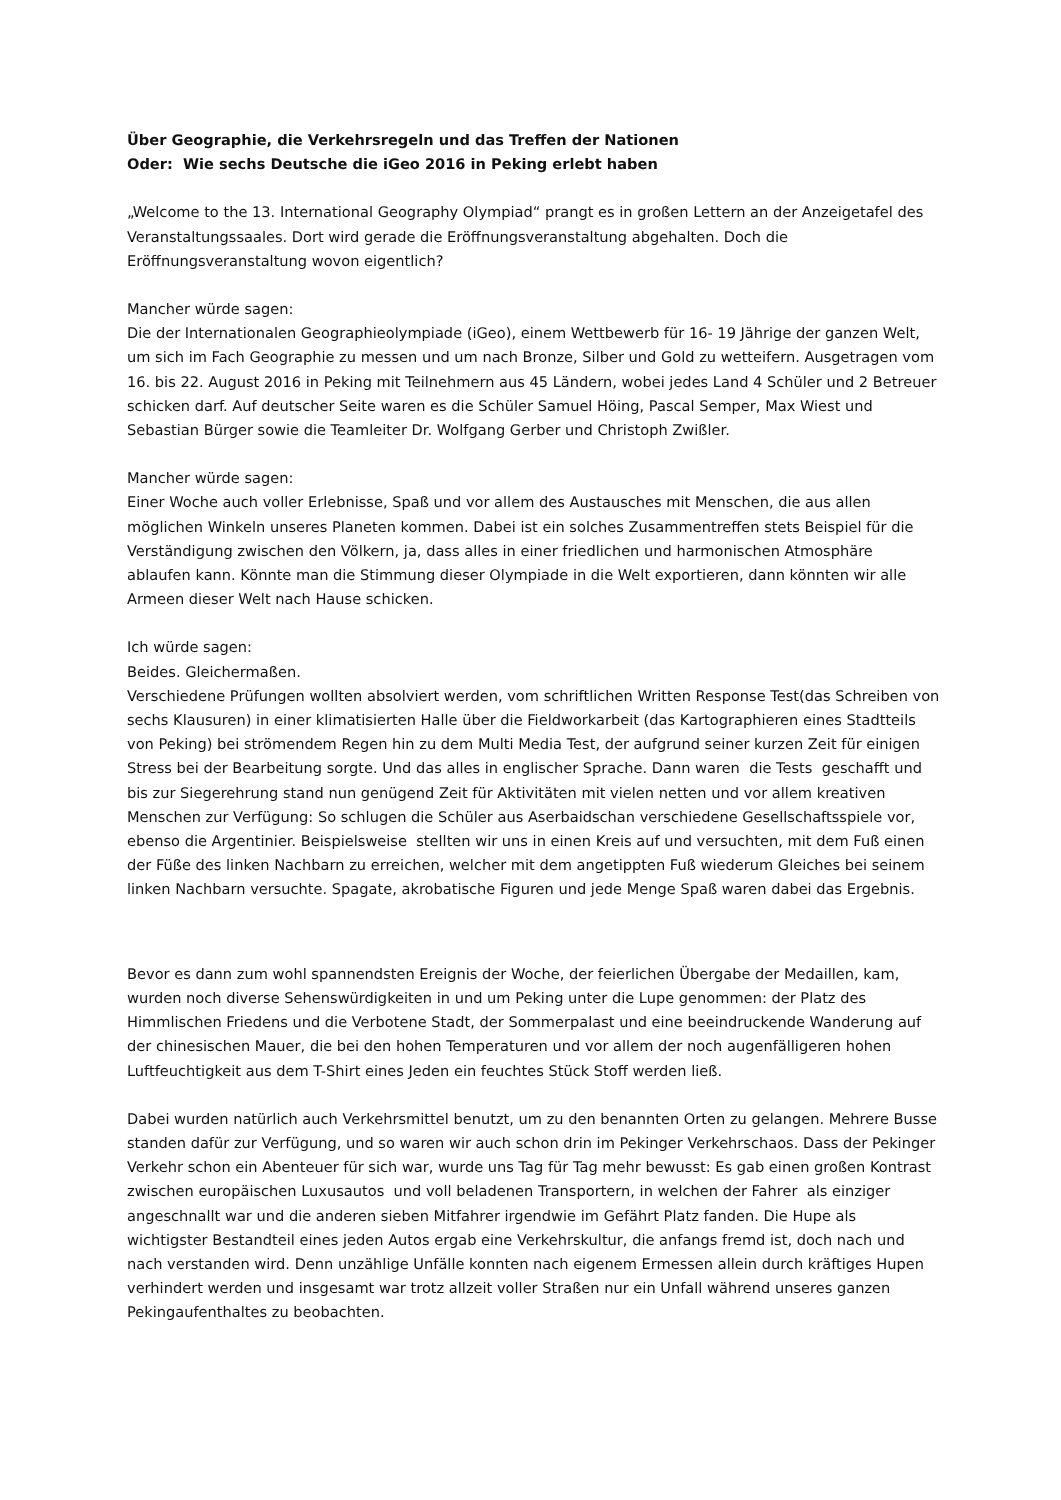Über Geographie, die Verkehrsregeln und das Treffen der Nationen
Oder: Wie sechs Deutsche die iGeo 2016 in Peking erlebt haben
„Welcome to the 13. International Geography Olympiad“ prangt es in großen Lettern an der Anzeigetafel des Veranstaltungssaales. Dort wird gerade die Eröffnungsveranstaltung abgehalten. Doch die Eröffnungsveranstaltung wovon eigentlich?
Mancher würde sagen:
Die der Internationalen Geographieolympiade (iGeo), einem Wettbewerb für 16- 19 Jährige der ganzen Welt, um sich im Fach Geographie zu messen und um nach Bronze, Silber und Gold zu wetteifern. Ausgetragen vom 16. bis 22. August 2016 in Peking mit Teilnehmern aus 45 Ländern, wobei jedes Land 4 Schüler und 2 Betreuer schicken darf. Auf deutscher Seite waren es die Schüler Samuel Höing, Pascal Semper, Max Wiest und Sebastian Bürger sowie die Teamleiter Dr. Wolfgang Gerber und Christoph Zwißler.
Mancher würde sagen:
Einer Woche auch voller Erlebnisse, Spaß und vor allem des Austausches mit Menschen, die aus allen möglichen Winkeln unseres Planeten kommen. Dabei ist ein solches Zusammentreffen stets Beispiel für die Verständigung zwischen den Völkern, ja, dass alles in einer friedlichen und harmonischen Atmosphäre ablaufen kann. Könnte man die Stimmung dieser Olympiade in die Welt exportieren, dann könnten wir alle Armeen dieser Welt nach Hause schicken.
Ich würde sagen:
Beides. Gleichermaßen.
Verschiedene Prüfungen wollten absolviert werden, vom schriftlichen Written Response Test(das Schreiben von sechs Klausuren) in einer klimatisierten Halle über die Fieldworkarbeit (das Kartographieren eines Stadtteils von Peking) bei strömendem Regen hin zu dem Multi Media Test, der aufgrund seiner kurzen Zeit für einigen Stress bei der Bearbeitung sorgte. Und das alles in englischer Sprache. Dann waren die Tests geschafft und bis zur Siegerehrung stand nun genügend Zeit für Aktivitäten mit vielen netten und vor allem kreativen Menschen zur Verfügung: So schlugen die Schüler aus Aserbaidschan verschiedene Gesellschaftsspiele vor, ebenso die Argentinier. Beispielsweise stellten wir uns in einen Kreis auf und versuchten, mit dem Fuß einen der Füße des linken Nachbarn zu erreichen, welcher mit dem angetippten Fuß wiederum Gleiches bei seinem linken Nachbarn versuchte. Spagate, akrobatische Figuren und jede Menge Spaß waren dabei das Ergebnis.
Bevor es dann zum wohl spannendsten Ereignis der Woche, der feierlichen Übergabe der Medaillen, kam, wurden noch diverse Sehenswürdigkeiten in und um Peking unter die Lupe genommen: der Platz des Himmlischen Friedens und die Verbotene Stadt, der Sommerpalast und eine beeindruckende Wanderung auf der chinesischen Mauer, die bei den hohen Temperaturen und vor allem der noch augenfälligeren hohen Luftfeuchtigkeit aus dem T-Shirt eines Jeden ein feuchtes Stück Stoff werden ließ.
Dabei wurden natürlich auch Verkehrsmittel benutzt, um zu den benannten Orten zu gelangen. Mehrere Busse standen dafür zur Verfügung, und so waren wir auch schon drin im Pekinger Verkehrschaos. Dass der Pekinger Verkehr schon ein Abenteuer für sich war, wurde uns Tag für Tag mehr bewusst: Es gab einen großen Kontrast zwischen europäischen Luxusautos und voll beladenen Transportern, in welchen der Fahrer als einziger angeschnallt war und die anderen sieben Mitfahrer irgendwie im Gefährt Platz fanden. Die Hupe als wichtigster Bestandteil eines jeden Autos ergab eine Verkehrskultur, die anfangs fremd ist, doch nach und nach verstanden wird. Denn unzählige Unfälle konnten nach eigenem Ermessen allein durch kräftiges Hupen verhindert werden und insgesamt war trotz allzeit voller Straßen nur ein Unfall während unseres ganzen Pekingaufenthaltes zu beobachten.